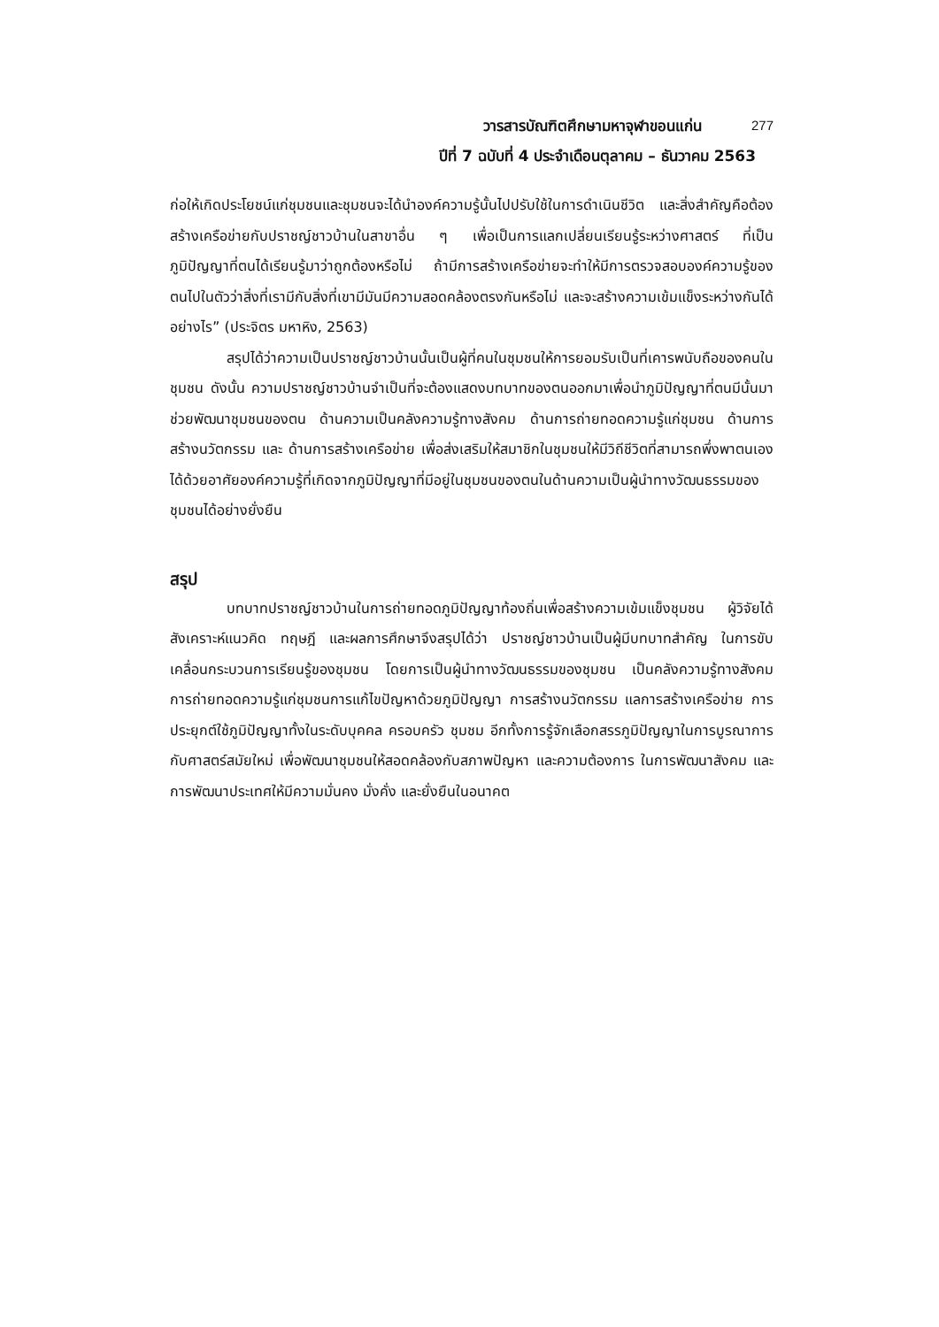วารสารบัณฑิตศึกษามหาจุฬาขอนแก่น 277
ปีที่ 7 ฉบับที่ 4 ประจำเดือนตุลาคม – ธันวาคม 2563
ก่อให้เกิดประโยชน์แก่ชุมชนและชุมชนจะได้นำองค์ความรู้นั้นไปปรับใช้ในการดำเนินชีวิต และสิ่งสำคัญคือต้องสร้างเครือข่ายกับปราชญ์ชาวบ้านในสาขาอื่น ๆ เพื่อเป็นการแลกเปลี่ยนเรียนรู้ระหว่างศาสตร์ ที่เป็นภูมิปัญญาที่ตนได้เรียนรู้มาว่าถูกต้องหรือไม่ ถ้ามีการสร้างเครือข่ายจะทำให้มีการตรวจสอบองค์ความรู้ของตนไปในตัวว่าสิ่งที่เรามีกับสิ่งที่เขามีมันมีความสอดคล้องตรงกันหรือไม่ และจะสร้างความเข้มแข็งระหว่างกันได้อย่างไร” (ประจิตร มหาหิง, 2563)
สรุปได้ว่าความเป็นปราชญ์ชาวบ้านนั้นเป็นผู้ที่คนในชุมชนให้การยอมรับเป็นที่เคารพนับถือของคนในชุมชน ดังนั้น ความปราชญ์ชาวบ้านจำเป็นที่จะต้องแสดงบทบาทของตนออกมาเพื่อนำภูมิปัญญาที่ตนมีนั้นมาช่วยพัฒนาชุมชนของตน ด้านความเป็นคลังความรู้ทางสังคม ด้านการถ่ายทอดความรู้แก่ชุมชน ด้านการสร้างนวัตกรรม และ ด้านการสร้างเครือข่าย เพื่อส่งเสริมให้สมาชิกในชุมชนให้มีวิถีชีวิตที่สามารถพึ่งพาตนเองได้ด้วยอาศัยองค์ความรู้ที่เกิดจากภูมิปัญญาที่มีอยู่ในชุมชนของตนในด้านความเป็นผู้นำทางวัฒนธรรมของชุมชนได้อย่างยั่งยืน
สรุป
บทบาทปราชญ์ชาวบ้านในการถ่ายทอดภูมิปัญญาท้องถิ่นเพื่อสร้างความเข้มแข็งชุมชน ผู้วิจัยได้สังเคราะห์แนวคิด ทฤษฎี และผลการศึกษาจึงสรุปได้ว่า ปราชญ์ชาวบ้านเป็นผู้มีบทบาทสำคัญ ในการขับเคลื่อนกระบวนการเรียนรู้ของชุมชน โดยการเป็นผู้นำทางวัฒนธรรมของชุมชน เป็นคลังความรู้ทางสังคม การถ่ายทอดความรู้แก่ชุมชนการแก้ไขปัญหาด้วยภูมิปัญญา การสร้างนวัตกรรม แลการสร้างเครือข่าย การประยุกต์ใช้ภูมิปัญญาทั้งในระดับบุคคล ครอบครัว ชุมชม อีกทั้งการรู้จักเลือกสรรภูมิปัญญาในการบูรณาการกับศาสตร์สมัยใหม่ เพื่อพัฒนาชุมชนให้สอดคล้องกับสภาพปัญหา และความต้องการ ในการพัฒนาสังคม และการพัฒนาประเทศให้มีความมั่นคง มั่งคั่ง และยั่งยืนในอนาคต